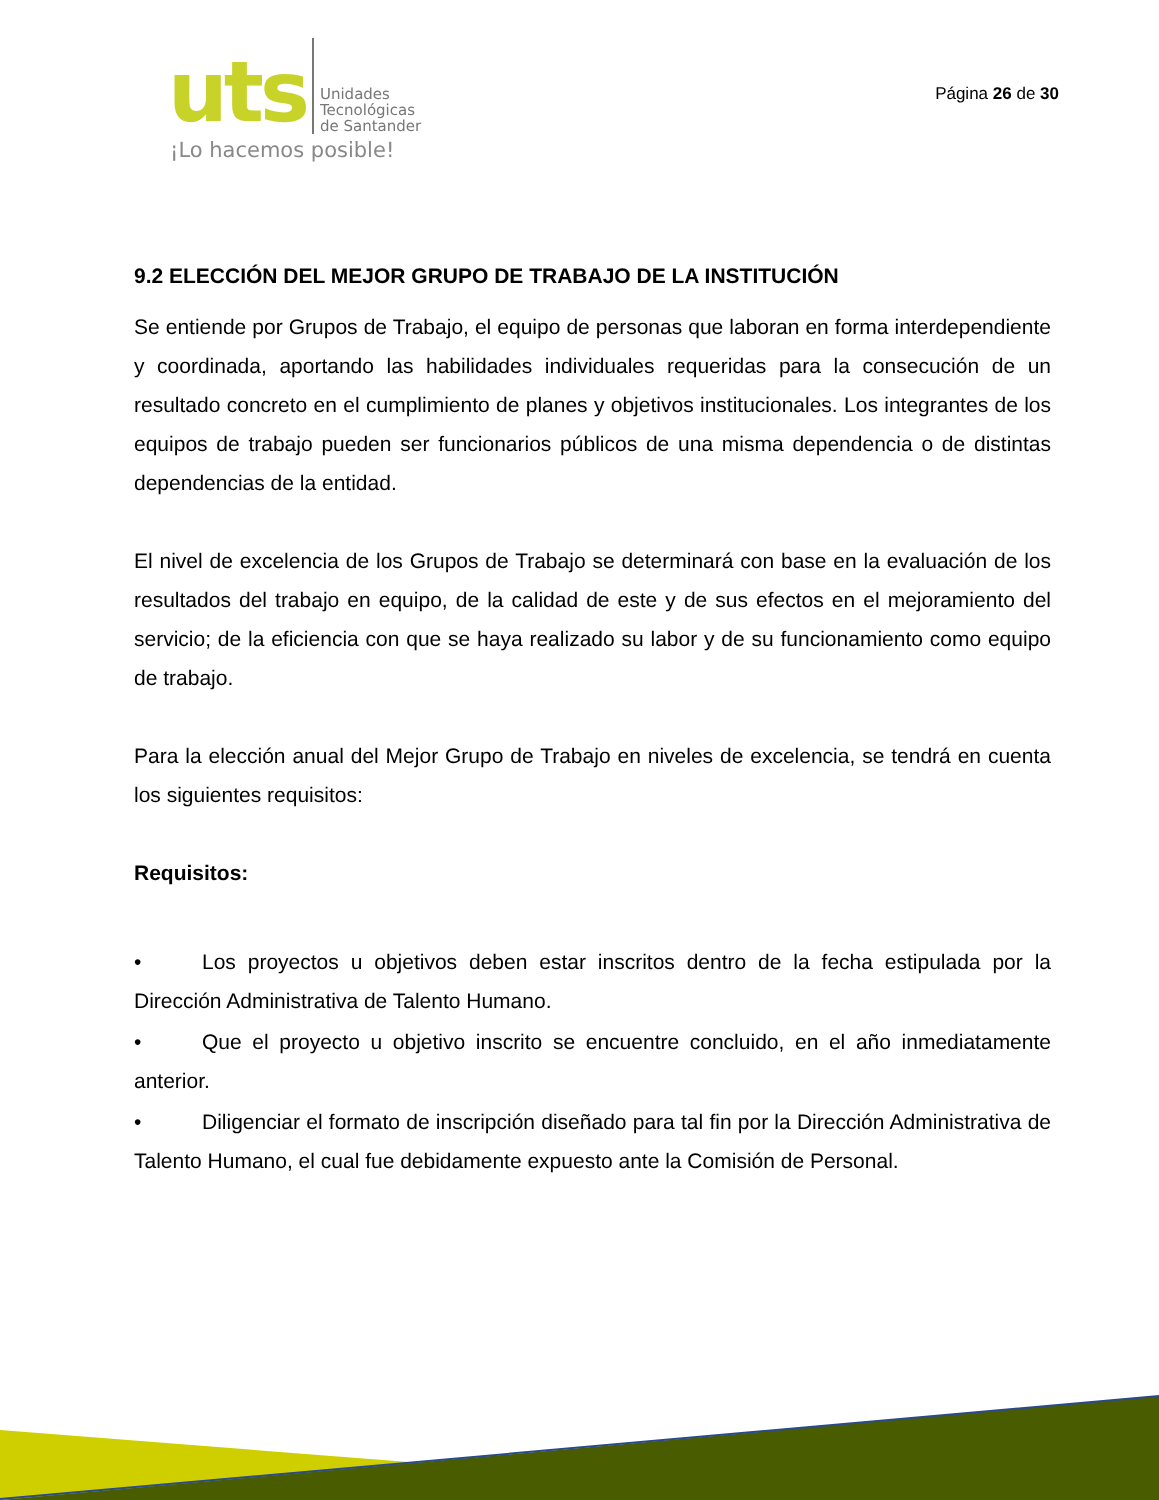uts
Unidades
Tecnológicas
de Santander
¡Lo hacemos posible!
Página 26 de 30
9.2 ELECCIÓN DEL MEJOR GRUPO DE TRABAJO DE LA INSTITUCIÓN
Se entiende por Grupos de Trabajo, el equipo de personas que laboran en forma interdependiente y coordinada, aportando las habilidades individuales requeridas para la consecución de un resultado concreto en el cumplimiento de planes y objetivos institucionales. Los integrantes de los equipos de trabajo pueden ser funcionarios públicos de una misma dependencia o de distintas dependencias de la entidad.
El nivel de excelencia de los Grupos de Trabajo se determinará con base en la evaluación de los resultados del trabajo en equipo, de la calidad de este y de sus efectos en el mejoramiento del servicio; de la eficiencia con que se haya realizado su labor y de su funcionamiento como equipo de trabajo.
Para la elección anual del Mejor Grupo de Trabajo en niveles de excelencia, se tendrá en cuenta los siguientes requisitos:
Requisitos:
• Los proyectos u objetivos deben estar inscritos dentro de la fecha estipulada por la Dirección Administrativa de Talento Humano.
• Que el proyecto u objetivo inscrito se encuentre concluido, en el año inmediatamente anterior.
• Diligenciar el formato de inscripción diseñado para tal fin por la Dirección Administrativa de Talento Humano, el cual fue debidamente expuesto ante la Comisión de Personal.